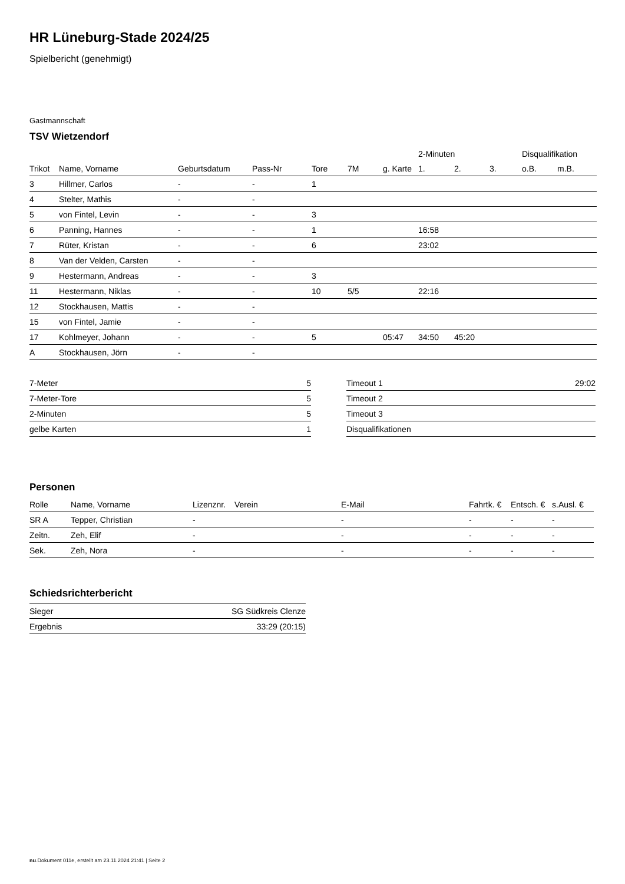HR Lüneburg-Stade 2024/25
Spielbericht (genehmigt)
Gastmannschaft
TSV Wietzendorf
| | | | | | | | 2-Minuten | | | Disqualifikation | |
| --- | --- | --- | --- | --- | --- | --- | --- | --- | --- | --- | --- |
| Trikot | Name, Vorname | Geburtsdatum | Pass-Nr | Tore | 7M | g. Karte | 1. | 2. | 3. | o.B. | m.B. |
| 3 | Hillmer, Carlos | - | - | 1 | | | | | | | |
| 4 | Stelter, Mathis | - | - | | | | | | | | |
| 5 | von Fintel, Levin | - | - | 3 | | | | | | | |
| 6 | Panning, Hannes | - | - | 1 | | | 16:58 | | | | |
| 7 | Rüter, Kristan | - | - | 6 | | | 23:02 | | | | |
| 8 | Van der Velden, Carsten | - | - | | | | | | | | |
| 9 | Hestermann, Andreas | - | - | 3 | | | | | | | |
| 11 | Hestermann, Niklas | - | - | 10 | 5/5 | | 22:16 | | | | |
| 12 | Stockhausen, Mattis | - | - | | | | | | | | |
| 15 | von Fintel, Jamie | - | - | | | | | | | | |
| 17 | Kohlmeyer, Johann | - | - | 5 | | 05:47 | 34:50 | 45:20 | | | |
| A | Stockhausen, Jörn | - | - | | | | | | | | |
| 7-Meter | 5 |
| 7-Meter-Tore | 5 |
| 2-Minuten | 5 |
| gelbe Karten | 1 |
| Timeout 1 | 29:02 |
| Timeout 2 | |
| Timeout 3 | |
| Disqualifikationen | |
Personen
| Rolle | Name, Vorname | Lizenznr. | Verein | E-Mail | Fahrtk. € | Entsch. € | s.Ausl. € |
| --- | --- | --- | --- | --- | --- | --- | --- |
| SR A | Tepper, Christian | - | | - | - | - | - |
| Zeitn. | Zeh, Elif | - | | - | - | - | - |
| Sek. | Zeh, Nora | - | | - | - | - | - |
Schiedsrichterbericht
| Sieger | SG Südkreis Clenze |
| Ergebnis | 33:29 (20:15) |
nu.Dokument 011e, erstellt am 23.11.2024 21:41 | Seite 2